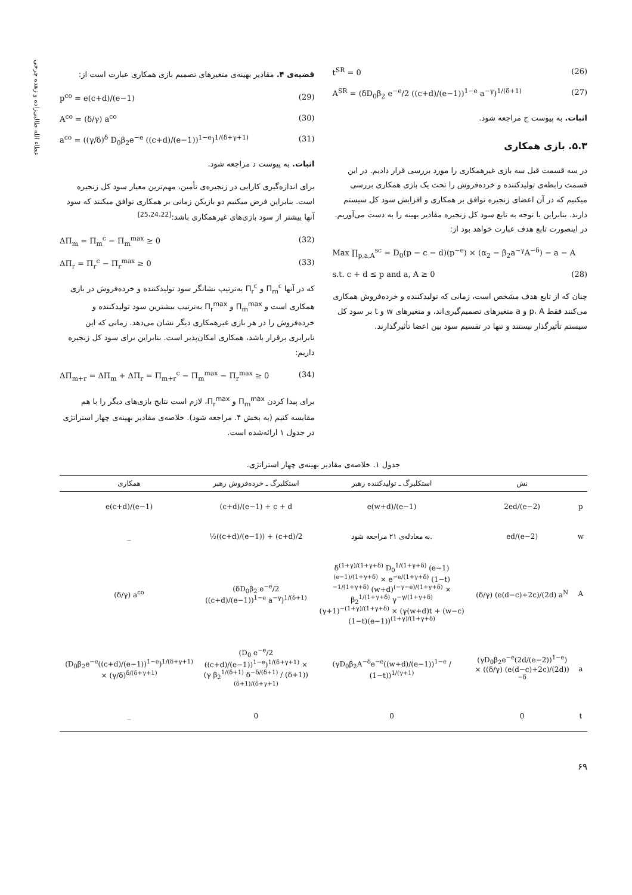عطاء الله طالبی‌زاده و زهده چرخی
t<sup>SR</sup> = 0 (26)
A<sup>SR</sup> = (δD<sub>0</sub>β<sub>2</sub> e<sup>−e</sup>/2 ((c+d)/(e−1))<sup>1−e</sup> a<sup>−γ</sup>)<sup>1/(δ+1)</sup> (27)
اثبات. به پیوست ج مراجعه شود.
۵.۳. بازی همکاری
در سه قسمت قبل سه بازی غیرهمکاری را مورد بررسی قرار دادیم. در این قسمت رابطه‌ی تولیدکننده و خرده‌فروش را تحت یک بازی همکاری بررسی میکنیم که در آن اعضای زنجیره توافق بر همکاری و افزایش سود کل سیستم دارند. بنابراین با توجه به تابع سود کل زنجیره مقادیر بهینه را به دست می‌آوریم. در اینصورت تابع هدف عبارت خواهد بود از:
Max ∏<sub>p,a,A</sub><sup>sc</sup> = D<sub>0</sub>(p − c − d)(p<sup>−e</sup>) × (α<sub>2</sub> − β<sub>2</sub>a<sup>−γ</sup>A<sup>−δ</sup>) − a − A
s.t. c + d ≤ p and a, A ≥ 0 (28)
چنان که از تابع هدف مشخص است، زمانی که تولیدکننده و خرده‌فروش همکاری می‌کنند فقط p، A و a متغیرهای تصمیم‌گیری‌اند، و متغیرهای w و t بر سود کل سیستم تأثیرگذار نیستند و تنها در تقسیم سود بین اعضا تأثیرگذارند.
قضیه‌ی ۴. مقادیر بهینه‌ی متغیرهای تصمیم بازی همکاری عبارت است از:
p<sup>co</sup> = e(c+d)/(e−1) (29)
A<sup>co</sup> = (δ/γ) a<sup>co</sup> (30)
a<sup>co</sup> = ((γ/δ)<sup>δ</sup> D<sub>0</sub>β<sub>2</sub>e<sup>−e</sup> ((c+d)/(e−1))<sup>1−e</sup>)<sup>1/(δ+γ+1)</sup> (31)
اثبات. به پیوست د مراجعه شود.
برای اندازه‌گیری کارایی در زنجیره‌ی تأمین، مهم‌ترین معیار سود کل زنجیره است. بنابراین فرض میکنیم دو بازیکن زمانی بر همکاری توافق میکنند که سود آنها بیشتر از سود بازی‌های غیرهمکاری باشد:<sup>[25،24،22]</sup>
ΔΠ<sub>m</sub> = Π<sub>m</sub><sup>c</sup> − Π<sub>m</sub><sup>max</sup> ≥ 0 (32)
ΔΠ<sub>r</sub> = Π<sub>r</sub><sup>c</sup> − Π<sub>r</sub><sup>max</sup> ≥ 0 (33)
که در آنها Π<sub>m</sub><sup>c</sup> و Π<sub>r</sub><sup>c</sup> به‌ترتیب نشانگر سود تولیدکننده و خرده‌فروش در بازی همکاری است و Π<sub>m</sub><sup>max</sup> و Π<sub>r</sub><sup>max</sup> به‌ترتیب بیشترین سود تولیدکننده و خرده‌فروش را در هر بازی غیرهمکاری دیگر نشان می‌دهد. زمانی که این نابرابری برقرار باشد، همکاری امکان‌پذیر است. بنابراین برای سود کل زنجیره داریم:
ΔΠ<sub>m+r</sub> = ΔΠ<sub>m</sub> + ΔΠ<sub>r</sub> = Π<sub>m+r</sub><sup>c</sup> − Π<sub>m</sub><sup>max</sup> − Π<sub>r</sub><sup>max</sup> ≥ 0 (34)
برای پیدا کردن Π<sub>m</sub><sup>max</sup> و Π<sub>r</sub><sup>max</sup>، لازم است نتایج بازی‌های دیگر را با هم مقایسه کنیم (به بخش ۴. مراجعه شود). خلاصه‌ی مقادیر بهینه‌ی چهار استراتژی در جدول ۱ ارائه‌شده است.
جدول ۱. خلاصه‌ی مقادیر بهینه‌ی چهار استراتژی.
| | نش | استکلبرگ ـ تولیدکننده رهبر | استکلبرگ ـ خرده‌فروش رهبر | همکاری |
| --- | --- | --- | --- | --- |
| p | 2ed/(e−2) | e(w+d)/(e−1) | (c+d)/(e−1) + c + d | e(c+d)/(e−1) |
| w | ed/(e−2) | به معادله‌ی ۲۱ مراجعه شود. | ½((c+d)/(e−1)) + (c+d)/2 | _ |
| A | (δ/γ) (e(d−c)+2c)/(2d) a<sup>N</sup> | δ<sup>(1+γ)/(1+γ+δ)</sup> D<sub>0</sub><sup>1/(1+γ+δ)</sup> (e−1)<sup>(e−1)/(1+γ+δ)</sup> × e<sup>−e/(1+γ+δ)</sup> (1−t)<sup>−1/(1+γ+δ)</sup> (w+d)<sup>(−γ−e)/(1+γ+δ)</sup> × β<sub>2</sub><sup>1/(1+γ+δ)</sup> γ<sup>−γ/(1+γ+δ)</sup> (γ+1)<sup>−(1+γ)/(1+γ+δ)</sup> × (γ(w+d)t + (w−c)(1−t)(e−1))<sup>(1+γ)/(1+γ+δ)</sup> | (δD<sub>0</sub>β<sub>2</sub> e<sup>−e</sup>/2 ((c+d)/(e−1))<sup>1−e</sup> a<sup>−γ</sup>)<sup>1/(δ+1)</sup> | (δ/γ) a<sup>co</sup> |
| a | (γD<sub>0</sub>β<sub>2</sub>e<sup>−e</sup>(2d/(e−2))<sup>1−e</sup>) × ((δ/γ) (e(d−c)+2c)/(2d))<sup>−δ</sup> | (γD<sub>0</sub>β<sub>2</sub>A<sup>−δ</sup>e<sup>−e</sup>((w+d)/(e−1))<sup>1−e</sup> / (1−t))<sup>1/(γ+1)</sup> | (D<sub>0</sub> e<sup>−e</sup>/2 ((c+d)/(e−1))<sup>1−e</sup>)<sup>1/(δ+γ+1)</sup> × (γ β<sub>2</sub><sup>1/(δ+1)</sup> δ<sup>−δ/(δ+1)</sup> / (δ+1))<sup>(δ+1)/(δ+γ+1)</sup> | (D<sub>0</sub>β<sub>2</sub>e<sup>−e</sup>((c+d)/(e−1))<sup>1−e</sup>)<sup>1/(δ+γ+1)</sup> × (γ/δ)<sup>δ/(δ+γ+1)</sup> |
| t | 0 | 0 | 0 | _ |
۶۹